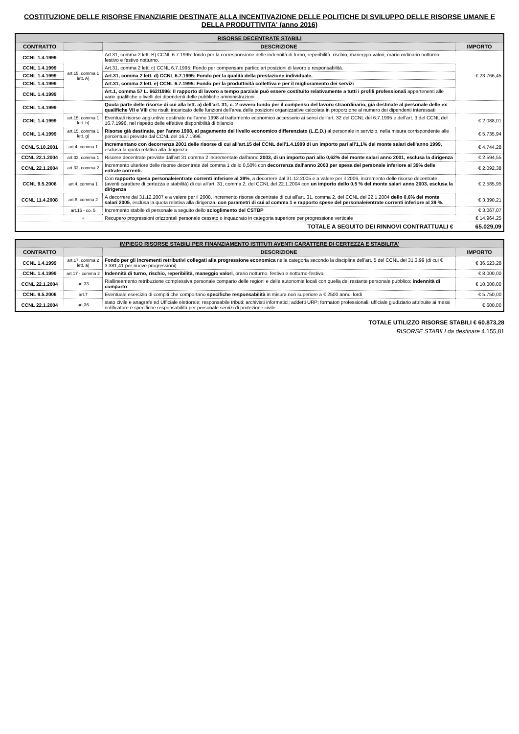COSTITUZIONE DELLE RISORSE FINANZIARIE DESTINATE ALLA INCENTIVAZIONE DELLE POLITICHE DI SVILUPPO DELLE RISORSE UMANE E DELLA PRODUTTIVITA' (anno 2016)
| RISORSE DECENTRATE STABILI | | | |
| --- | --- | --- | --- |
| CONTRATTO | | DESCRIZIONE | IMPORTO |
| CCNL 1.4.1999 | art.15, comma 1 lett. A) | Art.31, comma 2 lett. B) CCNL 6.7.1995: fondo per la corresponsione delle indennità di turno, reperibilità, rischio, maneggio valori, orario ordinario notturno, festivo e festivo notturno. | € 23.766,45 |
| CCNL 1.4.1999 | | Art.31, comma 2 lett. c) CCNL 6.7.1995: Fondo per compensare particolari posizioni di lavoro e responsabilità. | |
| CCNL 1.4.1999 | | Art.31, comma 2 lett. d) CCNL 6.7.1995: Fondo per la qualità della prestazione individuale. | |
| CCNL 1.4.1999 | | Art.31, comma 2 lett. e) CCNL 6.7.1995: Fondo per la produttività collettiva e per il miglioramento dei servizi | |
| CCNL 1.4.1999 | | Art.1, comma 57 L. 662/1996: Il rapporto di lavoro a tempo parziale può essere costituito relativamente a tutti i profili professionali appartenenti alle varie qualifiche o livelli dei dipendenti delle pubbliche amministrazioni | |
| CCNL 1.4.1999 | | Quota parte delle risorse di cui alla lett. a) dell'art. 31, c. 2 ovvero fondo per il compenso del lavoro straordinario, già destinate al personale delle ex qualifiche VII e VIII che risulti incaricato delle funzioni dell'area delle posizioni organizzative calcolata in proporzione al numero dei dipendenti interessati | |
| CCNL 1.4.1999 | art.15, comma 1 lett. b) | Eventuali risorse aggiuntive destinate nell'anno 1998 al trattamento economico accessorio ai sensi dell'art. 32 del CCNL del 6.7.1995 e dell'art. 3 del CCNL del 16.7.1996, nel rispetto delle effettive disponibilità di bilancio | € 2.088,01 |
| CCNL 1.4.1999 | art.15, comma 1 lett. g) | Risorse già destinate, per l'anno 1998, al pagamento del livello economico differenziato (L.E.D.) al personale in servizio, nella misura corrispondente alle percentuali previste dal CCNL del 16.7.1996. | € 5.735,94 |
| CCNL 5.10.2001 | art.4, comma 1 | Incrementano con decorrenza 2001 delle risorse di cui all'art.15 del CCNL dell'1.4.1999 di un importo pari all'1,1% del monte salari dell'anno 1999, esclusa la quota relativa alla dirigenza. | € 4.744,28 |
| CCNL 22.1.2004 | art.32, comma 1 | Risorse decentrate previste dall'art 31 comma 2 incrementate dall'anno 2003, di un importo pari allo 0,62% del monte salari anno 2001, esclusa la dirigenza | € 2.594,55 |
| CCNL 22.1.2004 | art.32, comma 2 | Incremento ulteriore delle risorse decentrate del comma 1 dello 0,50% con decorrenza dall'anno 2003 per spesa del personale inferiore al 39% delle entrate correnti. | € 2.092,38 |
| CCNL 9.5.2006 | art.4, comma 1 | Con rapporto spesa personale/entrate correnti inferiore al 39% , a decorrere dal 31.12.2005 e a valere per il 2006, incremento delle risorse decentrate (aventi carattere di certezza e stabilità) di cui all'art. 31, comma 2, del CCNL del 22.1.2004 con un importo dello 0,5 % del monte salari anno 2003, esclusa la dirigenza | € 2.585,95 |
| CCNL 11.4.2008 | art.8, comma 2 | A decorrere dal 31.12.2007 e a valere per il 2008, incremento risorse decentrate di cui all'art. 31, comma 2, del CCNL del 22.1.2004 dello 0,6% del monte salari 2005 , esclusa la quota relativa alla dirigenza, con parametri di cui al comma 1 e rapporto spese del personale/entrate correnti inferiore al 39 %. | € 3.390,21 |
| | art.15 - co. 5 | Incremento stabile di personale a seguito dello scioglimento del CSTBP | € 3.067,07 |
| | + | Recupero progressioni orizzontali personale cessato o inquadrato in categoria superiore per progressione verticale | € 14.964,25 |
| TOTALE A SEGUITO DEI RINNOVI CONTRATTUALI € | | | 65.029,09 |
| IMPIEGO RISORSE STABILI PER FINANZIAMENTO ISTITUTI AVENTI CARATTERE DI CERTEZZA E STABILITA' | | | |
| --- | --- | --- | --- |
| CONTRATTO | | DESCRIZIONE | IMPORTO |
| CCNL 1.4.1999 | art.17, comma 2 lett. a) | Fondo per gli incrementi retributivi collegati alla progressione economica nella categoria secondo la disciplina dell'art. 5 del CCNL del 31.3.99 (di cui € 3.381,41 per nuove progressioni) | € 36.523,28 |
| CCNL 1.4.1999 | art.17 - comma 2 | Indennità di turno, rischio, reperibilità, maneggio valori , orario notturno, festivo e notturno-festivo. | € 8.000,00 |
| CCNL 22.1.2004 | art.33 | Riallineamento retribuzione complessiva personale comparto delle regioni e delle autonomie locali con quella del restante personale pubblico: indennità di comparto | € 10.000,00 |
| CCNL 9.5.2006 | art.7 | Eventuale esercizio di compiti che comportano specifiche responsabilità in misura non superiore a € 2500 annui lordi | € 5.750,00 |
| CCNL 22.1.2004 | art.36 | stato civile e anagrafe ed Ufficiale elettorale; responsabile tributi; archivisti informatici; addetti URP; formatori professionali; ufficiale giudiziario attribuite ai messi notificatore e specifiche responsabilità per personale servizi di protezione civile. | € 600,00 |
TOTALE UTILIZZO RISORSE STABILI € 60.873,28
RISORSE STABILI da destinare 4.155,81